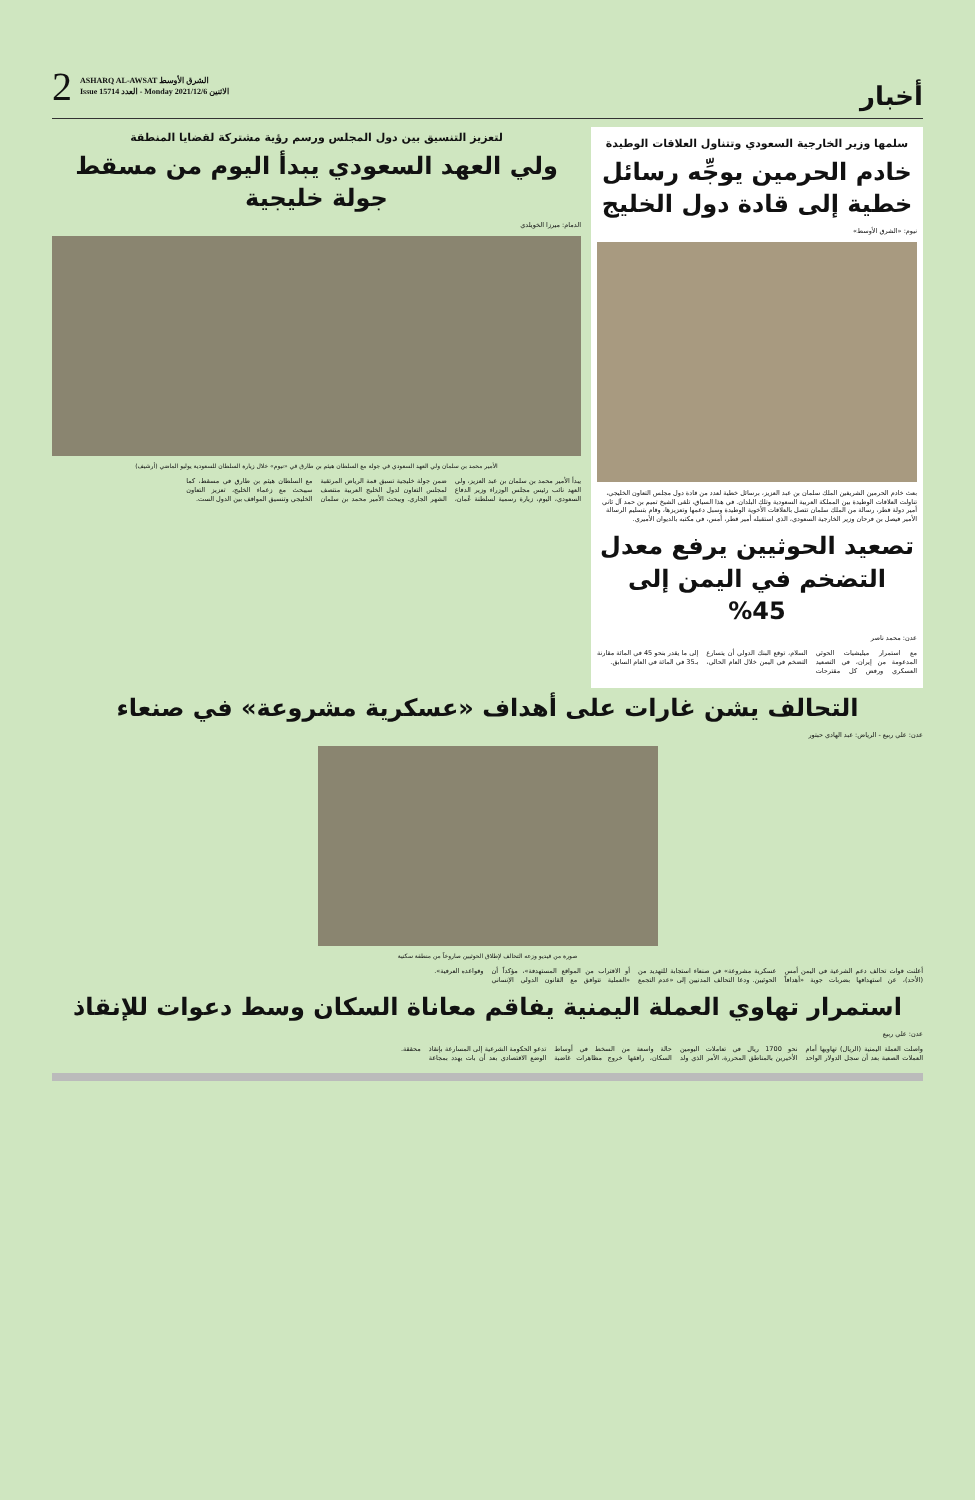أخبار
2
ASHARQ AL-AWSAT الشرق الأوسط
Issue 15714 العدد - Monday 2021/12/6 الاثنين
سلمها وزير الخارجية السعودي وتتناول العلاقات الوطيدة
خادم الحرمين يوجِّه رسائل خطية إلى قادة دول الخليج
نيوم: «الشرق الأوسط»
بعث خادم الحرمين الشريفين الملك سلمان بن عبد العزيز، برسائل خطية لعدد من قادة دول مجلس التعاون الخليجي، تناولت العلاقات الوطيدة بين المملكة العربية السعودية وتلك البلدان. في هذا السياق، تلقى الشيخ تميم بن حمد آل ثاني أمير دولة قطر، رسالة من الملك سلمان تتصل بالعلاقات الأخوية الوطيدة وسبل دعمها وتعزيزها، وقام بتسليم الرسالة الأمير فيصل بن فرحان وزير الخارجية السعودي، الذي استقبله أمير قطر، أمس، في مكتبه بالديوان الأميري.
تصعيد الحوثيين يرفع معدل التضخم في اليمن إلى 45%
عدن: محمد ناصر
مع استمرار ميليشيات الحوثي المدعومة من إيران، في التصعيد العسكري ورفض كل مقترحات السلام، توقع البنك الدولي أن يتسارع التضخم في اليمن خلال العام الحالي، إلى ما يقدر بنحو 45 في المائة مقارنة بـ35 في المائة في العام السابق.
لتعزيز التنسيق بين دول المجلس ورسم رؤية مشتركة لقضايا المنطقة
ولي العهد السعودي يبدأ اليوم من مسقط جولة خليجية
الدمام: ميرزا الخويلدي
الأمير محمد بن سلمان ولي العهد السعودي في جولة مع السلطان هيثم بن طارق في «نيوم» خلال زيارة السلطان للسعودية يوليو الماضي (أرشيف)
يبدأ الأمير محمد بن سلمان بن عبد العزيز، ولي العهد نائب رئيس مجلس الوزراء وزير الدفاع السعودي، اليوم، زيارة رسمية لسلطنة عُمان، ضمن جولة خليجية تسبق قمة الرياض المرتقبة لمجلس التعاون لدول الخليج العربية منتصف الشهر الجاري. ويبحث الأمير محمد بن سلمان مع السلطان هيثم بن طارق في مسقط، كما سيبحث مع زعماء الخليج، تعزيز التعاون الخليجي وتنسيق المواقف بين الدول الست.
التحالف يشن غارات على أهداف «عسكرية مشروعة» في صنعاء
عدن: علي ربيع - الرياض: عبد الهادي حبتور
صورة من فيديو وزعه التحالف لإطلاق الحوثيين صاروخاً من منطقة سكنية
أعلنت قوات تحالف دعم الشرعية في اليمن أمس (الأحد)، عن استهدافها بضربات جوية «أهدافاً عسكرية مشروعة» في صنعاء استجابة للتهديد من الحوثيين. ودعا التحالف المدنيين إلى «عدم التجمع أو الاقتراب من المواقع المستهدفة»، مؤكداً أن «العملية تتوافق مع القانون الدولي الإنساني وقواعده العرفية».
استمرار تهاوي العملة اليمنية يفاقم معاناة السكان وسط دعوات للإنقاذ
عدن: علي ربيع
واصلت العملة اليمنية (الريال) تهاويها أمام العملات الصعبة بعد أن سجل الدولار الواحد نحو 1700 ريال في تعاملات اليومين الأخيرين بالمناطق المحررة، الأمر الذي ولد حالة واسعة من السخط في أوساط السكان، رافقها خروج مظاهرات غاضبة تدعو الحكومة الشرعية إلى المسارعة بإنقاذ الوضع الاقتصادي بعد أن بات يهدد بمجاعة محققة.